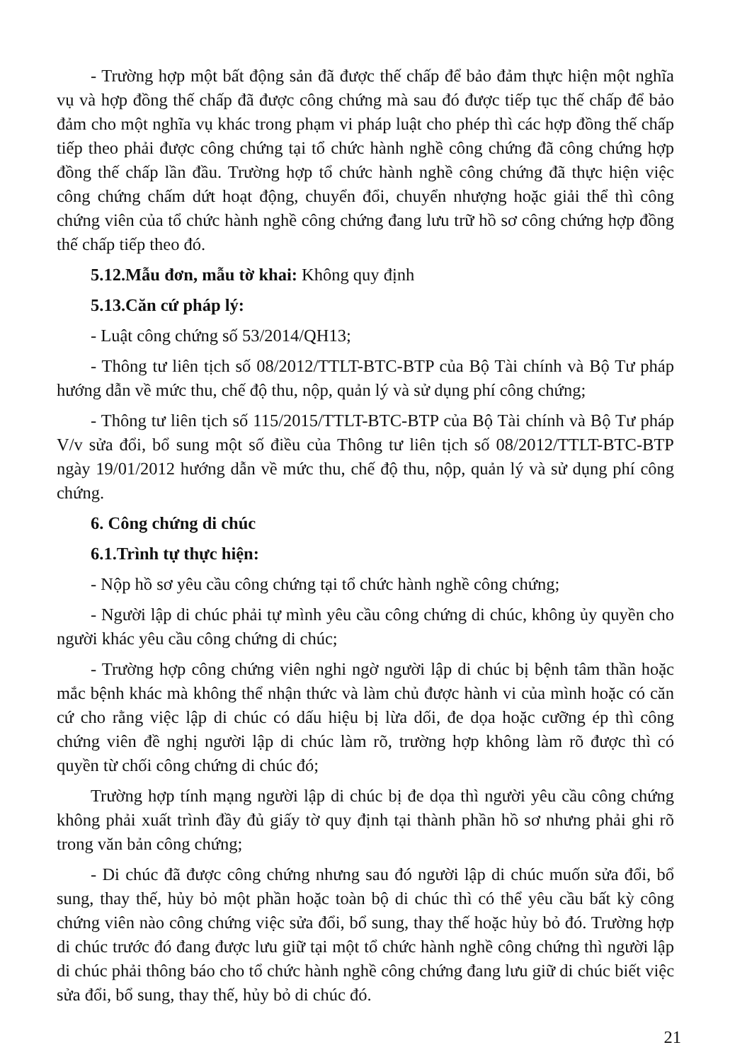- Trường hợp một bất động sản đã được thế chấp để bảo đảm thực hiện một nghĩa vụ và hợp đồng thế chấp đã được công chứng mà sau đó được tiếp tục thế chấp để bảo đảm cho một nghĩa vụ khác trong phạm vi pháp luật cho phép thì các hợp đồng thế chấp tiếp theo phải được công chứng tại tổ chức hành nghề công chứng đã công chứng hợp đồng thế chấp lần đầu. Trường hợp tổ chức hành nghề công chứng đã thực hiện việc công chứng chấm dứt hoạt động, chuyển đổi, chuyển nhượng hoặc giải thể thì công chứng viên của tổ chức hành nghề công chứng đang lưu trữ hồ sơ công chứng hợp đồng thế chấp tiếp theo đó.
5.12.Mẫu đơn, mẫu tờ khai: Không quy định
5.13.Căn cứ pháp lý:
- Luật công chứng số 53/2014/QH13;
- Thông tư liên tịch số 08/2012/TTLT-BTC-BTP của Bộ Tài chính và Bộ Tư pháp hướng dẫn về mức thu, chế độ thu, nộp, quản lý và sử dụng phí công chứng;
- Thông tư liên tịch số 115/2015/TTLT-BTC-BTP của Bộ Tài chính và Bộ Tư pháp V/v sửa đổi, bổ sung một số điều của Thông tư liên tịch số 08/2012/TTLT-BTC-BTP ngày 19/01/2012 hướng dẫn về mức thu, chế độ thu, nộp, quản lý và sử dụng phí công chứng.
6. Công chứng di chúc
6.1.Trình tự thực hiện:
- Nộp hồ sơ yêu cầu công chứng tại tổ chức hành nghề công chứng;
- Người lập di chúc phải tự mình yêu cầu công chứng di chúc, không ủy quyền cho người khác yêu cầu công chứng di chúc;
- Trường hợp công chứng viên nghi ngờ người lập di chúc bị bệnh tâm thần hoặc mắc bệnh khác mà không thể nhận thức và làm chủ được hành vi của mình hoặc có căn cứ cho rằng việc lập di chúc có dấu hiệu bị lừa dối, đe dọa hoặc cưỡng ép thì công chứng viên đề nghị người lập di chúc làm rõ, trường hợp không làm rõ được thì có quyền từ chối công chứng di chúc đó;
Trường hợp tính mạng người lập di chúc bị đe dọa thì người yêu cầu công chứng không phải xuất trình đầy đủ giấy tờ quy định tại thành phần hồ sơ nhưng phải ghi rõ trong văn bản công chứng;
- Di chúc đã được công chứng nhưng sau đó người lập di chúc muốn sửa đổi, bổ sung, thay thế, hủy bỏ một phần hoặc toàn bộ di chúc thì có thể yêu cầu bất kỳ công chứng viên nào công chứng việc sửa đổi, bổ sung, thay thế hoặc hủy bỏ đó. Trường hợp di chúc trước đó đang được lưu giữ tại một tổ chức hành nghề công chứng thì người lập di chúc phải thông báo cho tổ chức hành nghề công chứng đang lưu giữ di chúc biết việc sửa đổi, bổ sung, thay thế, hủy bỏ di chúc đó.
21